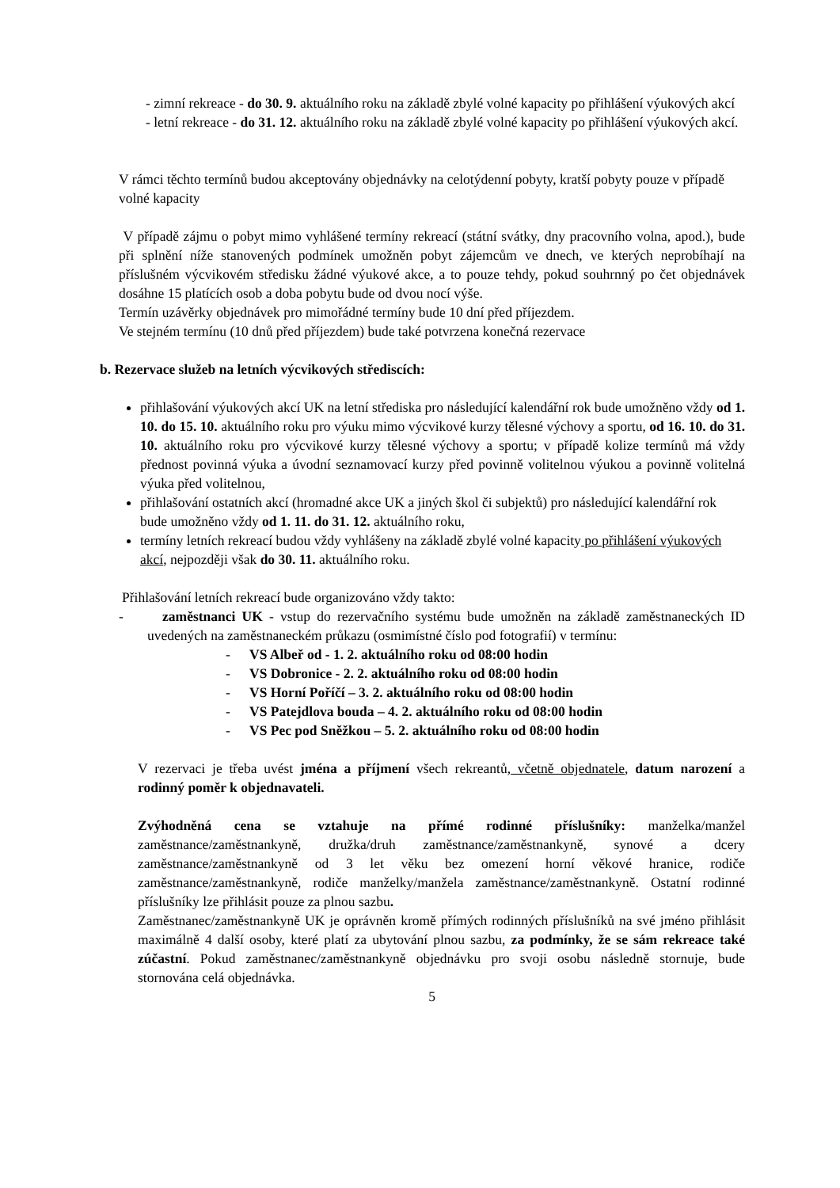- zimní rekreace - do 30. 9. aktuálního roku na základě zbylé volné kapacity po přihlášení výukových akcí
- letní rekreace - do 31. 12. aktuálního roku na základě zbylé volné kapacity po přihlášení výukových akcí.
V rámci těchto termínů budou akceptovány objednávky na celotýdenní pobyty, kratší pobyty pouze v případě volné kapacity
V případě zájmu o pobyt mimo vyhlášené termíny rekreací (státní svátky, dny pracovního volna, apod.), bude při splnění níže stanovených podmínek umožněn pobyt zájemcům ve dnech, ve kterých neprobíhají na příslušném výcvikovém středisku žádné výukové akce, a to pouze tehdy, pokud souhrnný po čet objednávek dosáhne 15 platících osob a doba pobytu bude od dvou nocí výše.
Termín uzávěrky objednávek pro mimořádné termíny bude 10 dní před příjezdem.
Ve stejném termínu (10 dnů před příjezdem) bude také potvrzena konečná rezervace
b. Rezervace služeb na letních výcvikových střediscích:
přihlašování výukových akcí UK na letní střediska pro následující kalendářní rok bude umožněno vždy od 1. 10. do 15. 10. aktuálního roku pro výuku mimo výcvikové kurzy tělesné výchovy a sportu, od 16. 10. do 31. 10. aktuálního roku pro výcvikové kurzy tělesné výchovy a sportu; v případě kolize termínů má vždy přednost povinná výuka a úvodní seznamovací kurzy před povinně volitelnou výukou a povinně volitelná výuka před volitelnou,
přihlašování ostatních akcí (hromadné akce UK a jiných škol či subjektů) pro následující kalendářní rok bude umožněno vždy od 1. 11. do 31. 12. aktuálního roku,
termíny letních rekreací budou vždy vyhlášeny na základě zbylé volné kapacity po přihlášení výukových akcí, nejpozději však do 30. 11. aktuálního roku.
Přihlašování letních rekreací bude organizováno vždy takto:
- zaměstnanci UK - vstup do rezervačního systému bude umožněn na základě zaměstnaneckých ID uvedených na zaměstnaneckém průkazu (osmimístné číslo pod fotografií) v termínu:
- VS Albeř od - 1. 2. aktuálního roku od 08:00 hodin
- VS Dobronice - 2. 2. aktuálního roku od 08:00 hodin
- VS Horní Poříčí – 3. 2. aktuálního roku od 08:00 hodin
- VS Patejdlova bouda – 4. 2. aktuálního roku od 08:00 hodin
- VS Pec pod Sněžkou – 5. 2. aktuálního roku od 08:00 hodin
V rezervaci je třeba uvést jména a příjmení všech rekreantů, včetně objednatele, datum narození a rodinný poměr k objednavateli.
Zvýhodněná cena se vztahuje na přímé rodinné příslušníky: manželka/manžel zaměstnance/zaměstnankyně, družka/druh zaměstnance/zaměstnankyně, synové a dcery zaměstnance/zaměstnankyně od 3 let věku bez omezení horní věkové hranice, rodiče zaměstnance/zaměstnankyně, rodiče manželky/manžela zaměstnance/zaměstnankyně. Ostatní rodinné příslušníky lze přihlásit pouze za plnou sazbu.
Zaměstnanec/zaměstnankyně UK je oprávněn kromě přímých rodinných příslušníků na své jméno přihlásit maximálně 4 další osoby, které platí za ubytování plnou sazbu, za podmínky, že se sám rekreace také zúčastní. Pokud zaměstnanec/zaměstnankyně objednávku pro svoji osobu následně stornuje, bude stornována celá objednávka.
5